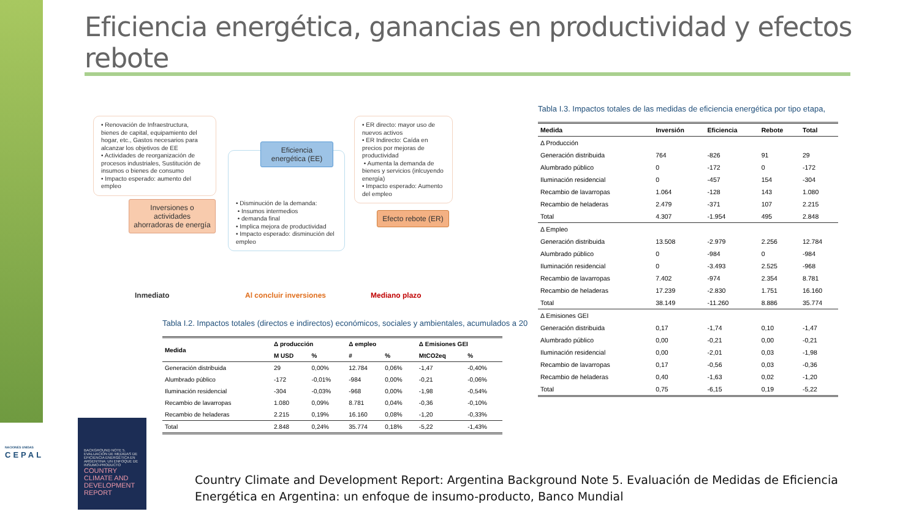Eficiencia energética, ganancias en productividad y efectos rebote
• Renovación de Infraestructura, bienes de capital, equipamiento del hogar, etc., Gastos necesarios para alcanzar los objetivos de EE
• Actividades de reorganización de procesos industriales, Sustitución de insumos o bienes de consumo
• Impacto esperado: aumento del empleo
Inversiones o actividades ahorradoras de energía
• Disminución de la demanda:
• Insumos intermedios
• demanda final
• Implica mejora de productividad
• Impacto esperado: disminución del empleo
Eficiencia energética (EE)
• ER directo: mayor uso de nuevos activos
• ER Indirecto: Caída en precios por mejoras de productividad
• Aumenta la demanda de bienes y servicios (inlcuyendo energía)
• Impacto esperado: Aumento del empleo
Efecto rebote (ER)
Inmediato Al concluir inversiones Mediano plazo
Tabla I.2. Impactos totales (directos e indirectos) económicos, sociales y ambientales, acumulados a 20
| Medida | Δ producción | | Δ empleo | | Δ Emisiones GEI | |
| --- | --- | --- | --- | --- | --- | --- |
| | M USD | % | # | % | MtCO2eq | % |
| Generación distribuida | 29 | 0,00% | 12.784 | 0,06% | -1,47 | -0,40% |
| Alumbrado público | -172 | -0,01% | -984 | 0,00% | -0,21 | -0,06% |
| Iluminación residencial | -304 | -0,03% | -968 | 0,00% | -1,98 | -0,54% |
| Recambio de lavarropas | 1.080 | 0,09% | 8.781 | 0,04% | -0,36 | -0,10% |
| Recambio de heladeras | 2.215 | 0,19% | 16.160 | 0,08% | -1,20 | -0,33% |
| Total | 2.848 | 0,24% | 35.774 | 0,18% | -5,22 | -1,43% |
Tabla I.3. Impactos totales de las medidas de eficiencia energética por tipo etapa,
| Medida | Inversión | Eficiencia | Rebote | Total |
| --- | --- | --- | --- | --- |
| Δ Producción | | | | |
| Generación distribuida | 764 | -826 | 91 | 29 |
| Alumbrado público | 0 | -172 | 0 | -172 |
| Iluminación residencial | 0 | -457 | 154 | -304 |
| Recambio de lavarropas | 1.064 | -128 | 143 | 1.080 |
| Recambio de heladeras | 2.479 | -371 | 107 | 2.215 |
| Total | 4.307 | -1.954 | 495 | 2.848 |
| Δ Empleo | | | | |
| Generación distribuida | 13.508 | -2.979 | 2.256 | 12.784 |
| Alumbrado público | 0 | -984 | 0 | -984 |
| Iluminación residencial | 0 | -3.493 | 2.525 | -968 |
| Recambio de lavarropas | 7.402 | -974 | 2.354 | 8.781 |
| Recambio de heladeras | 17.239 | -2.830 | 1.751 | 16.160 |
| Total | 38.149 | -11.260 | 8.886 | 35.774 |
| Δ Emisiones GEI | | | | |
| Generación distribuida | 0,17 | -1,74 | 0,10 | -1,47 |
| Alumbrado público | 0,00 | -0,21 | 0,00 | -0,21 |
| Iluminación residencial | 0,00 | -2,01 | 0,03 | -1,98 |
| Recambio de lavarropas | 0,17 | -0,56 | 0,03 | -0,36 |
| Recambio de heladeras | 0,40 | -1,63 | 0,02 | -1,20 |
| Total | 0,75 | -6,15 | 0,19 | -5,22 |
NACIONES UNIDAS
CEPAL
BACKGROUND NOTE 5. EVALUACIÓN DE MEDIDAS DE EFICIENCIA ENERGÉTICA EN ARGENTINA: UN ENFOQUE DE INSUMO-PRODUCTO
COUNTRY CLIMATE AND DEVELOPMENT REPORT
Country Climate and Development Report: Argentina Background Note 5. Evaluación de Medidas de Eficiencia Energética en Argentina: un enfoque de insumo-producto, Banco Mundial